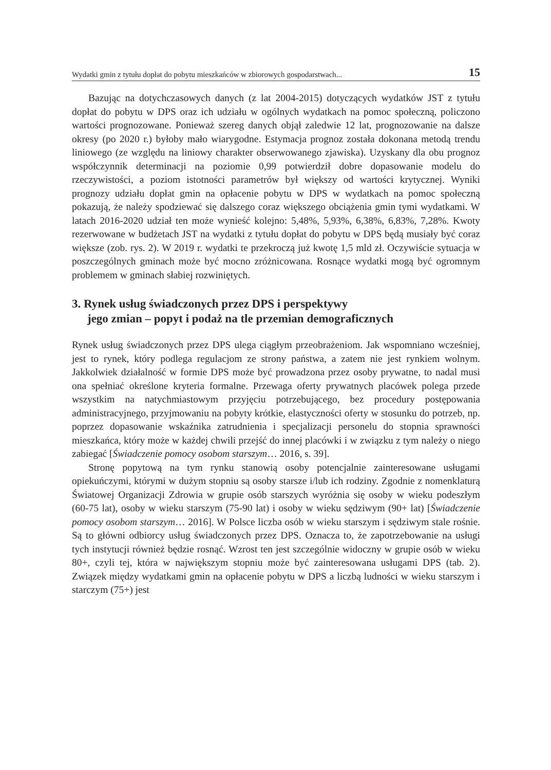Wydatki gmin z tytułu dopłat do pobytu mieszkańców w zbiorowych gospodarstwach... 15
Bazując na dotychczasowych danych (z lat 2004-2015) dotyczących wydatków JST z tytułu dopłat do pobytu w DPS oraz ich udziału w ogólnych wydatkach na pomoc społeczną, policzono wartości prognozowane. Ponieważ szereg danych objął zaledwie 12 lat, prognozowanie na dalsze okresy (po 2020 r.) byłoby mało wiarygodne. Estymacja prognoz została dokonana metodą trendu liniowego (ze względu na liniowy charakter obserwowanego zjawiska). Uzyskany dla obu prognoz współczynnik determinacji na poziomie 0,99 potwierdził dobre dopasowanie modelu do rzeczywistości, a poziom istotności parametrów był większy od wartości krytycznej. Wyniki prognozy udziału dopłat gmin na opłacenie pobytu w DPS w wydatkach na pomoc społeczną pokazują, że należy spodziewać się dalszego coraz większego obciążenia gmin tymi wydatkami. W latach 2016-2020 udział ten może wynieść kolejno: 5,48%, 5,93%, 6,38%, 6,83%, 7,28%. Kwoty rezerwowane w budżetach JST na wydatki z tytułu dopłat do pobytu w DPS będą musiały być coraz większe (zob. rys. 2). W 2019 r. wydatki te przekroczą już kwotę 1,5 mld zł. Oczywiście sytuacja w poszczególnych gminach może być mocno zróżnicowana. Rosnące wydatki mogą być ogromnym problemem w gminach słabiej rozwiniętych.
3. Rynek usług świadczonych przez DPS i perspektywy
jego zmian – popyt i podaż na tle przemian demograficznych
Rynek usług świadczonych przez DPS ulega ciągłym przeobrażeniom. Jak wspomniano wcześniej, jest to rynek, który podlega regulacjom ze strony państwa, a zatem nie jest rynkiem wolnym. Jakkolwiek działalność w formie DPS może być prowadzona przez osoby prywatne, to nadal musi ona spełniać określone kryteria formalne. Przewaga oferty prywatnych placówek polega przede wszystkim na natychmiastowym przyjęciu potrzebującego, bez procedury postępowania administracyjnego, przyjmowaniu na pobyty krótkie, elastyczności oferty w stosunku do potrzeb, np. poprzez dopasowanie wskaźnika zatrudnienia i specjalizacji personelu do stopnia sprawności mieszkańca, który może w każdej chwili przejść do innej placówki i w związku z tym należy o niego zabiegać [Świadczenie pomocy osobom starszym… 2016, s. 39].
Stronę popytową na tym rynku stanowią osoby potencjalnie zainteresowane usługami opiekuńczymi, którymi w dużym stopniu są osoby starsze i/lub ich rodziny. Zgodnie z nomenklaturą Światowej Organizacji Zdrowia w grupie osób starszych wyróżnia się osoby w wieku podeszłym (60-75 lat), osoby w wieku starszym (75-90 lat) i osoby w wieku sędziwym (90+ lat) [Świadczenie pomocy osobom starszym… 2016]. W Polsce liczba osób w wieku starszym i sędziwym stale rośnie. Są to główni odbiorcy usług świadczonych przez DPS. Oznacza to, że zapotrzebowanie na usługi tych instytucji również będzie rosnąć. Wzrost ten jest szczególnie widoczny w grupie osób w wieku 80+, czyli tej, która w największym stopniu może być zainteresowana usługami DPS (tab. 2). Związek między wydatkami gmin na opłacenie pobytu w DPS a liczbą ludności w wieku starszym i starczym (75+) jest